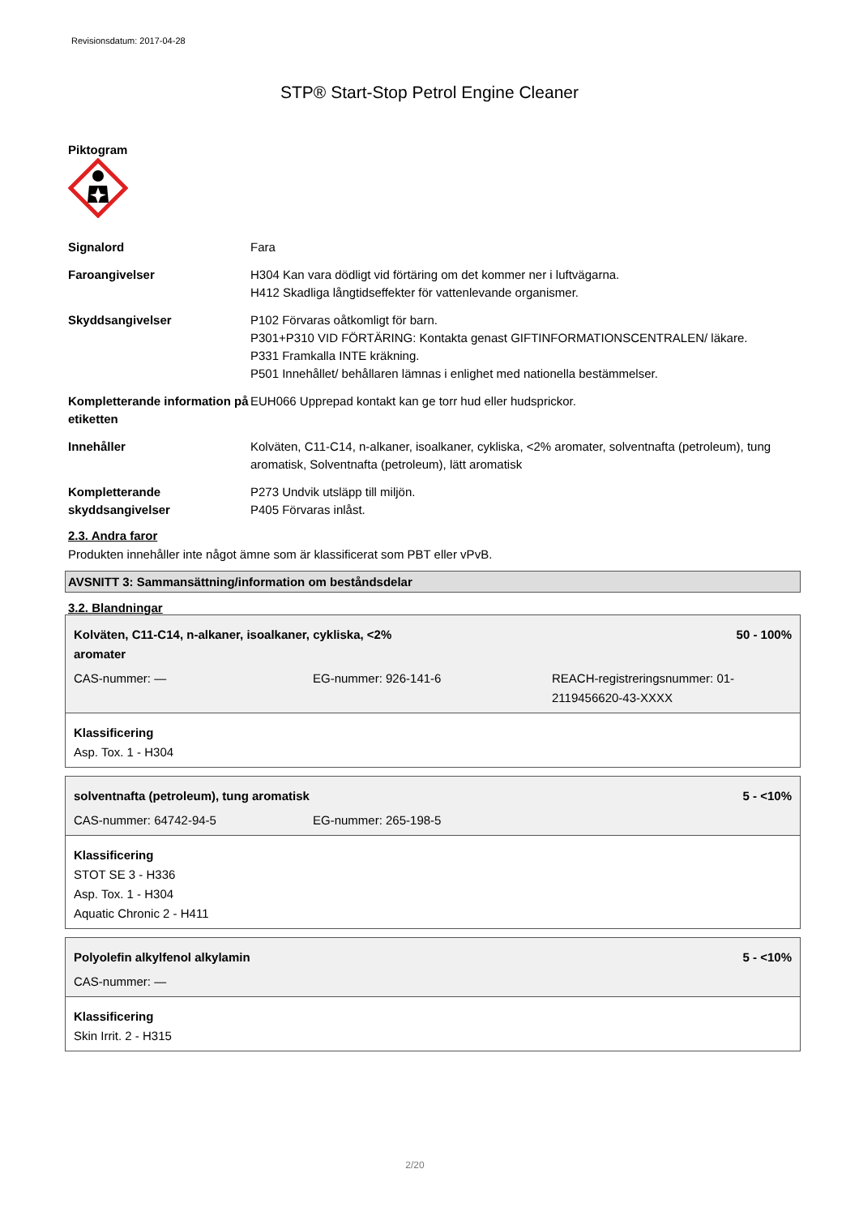Revisionsdatum: 2017-04-28
STP® Start-Stop Petrol Engine Cleaner
Piktogram
Signalord Fara
Faroangivelser H304 Kan vara dödligt vid förtäring om det kommer ner i luftvägarna.
H412 Skadliga långtidseffekter för vattenlevande organismer.
Skyddsangivelser P102 Förvaras oåtkomligt för barn.
P301+P310 VID FÖRTÄRING: Kontakta genast GIFTINFORMATIONSCENTRALEN/ läkare.
P331 Framkalla INTE kräkning.
P501 Innehållet/ behållaren lämnas i enlighet med nationella bestämmelser.
Kompletterande information på etiketten
EUH066 Upprepad kontakt kan ge torr hud eller hudsprickor.
Innehåller Kolväten, C11-C14, n-alkaner, isoalkaner, cykliska, <2% aromater, solventnafta (petroleum), tung aromatisk, Solventnafta (petroleum), lätt aromatisk
Kompletterande skyddsangivelser
P273 Undvik utsläpp till miljön.
P405 Förvaras inlåst.
2.3. Andra faror
Produkten innehåller inte något ämne som är klassificerat som PBT eller vPvB.
AVSNITT 3: Sammansättning/information om beståndsdelar
3.2. Blandningar
Kolväten, C11-C14, n-alkaner, isoalkaner, cykliska, <2%
aromater 50 - 100%
CAS-nummer: — EG-nummer: 926-141-6 REACH-registreringsnummer: 01-2119456620-43-XXXX
Klassificering
Asp. Tox. 1 - H304
solventnafta (petroleum), tung aromatisk 5 - <10%
CAS-nummer: 64742-94-5 EG-nummer: 265-198-5
Klassificering
STOT SE 3 - H336
Asp. Tox. 1 - H304
Aquatic Chronic 2 - H411
Polyolefin alkylfenol alkylamin 5 - <10%
CAS-nummer: —
Klassificering
Skin Irrit. 2 - H315
2/20